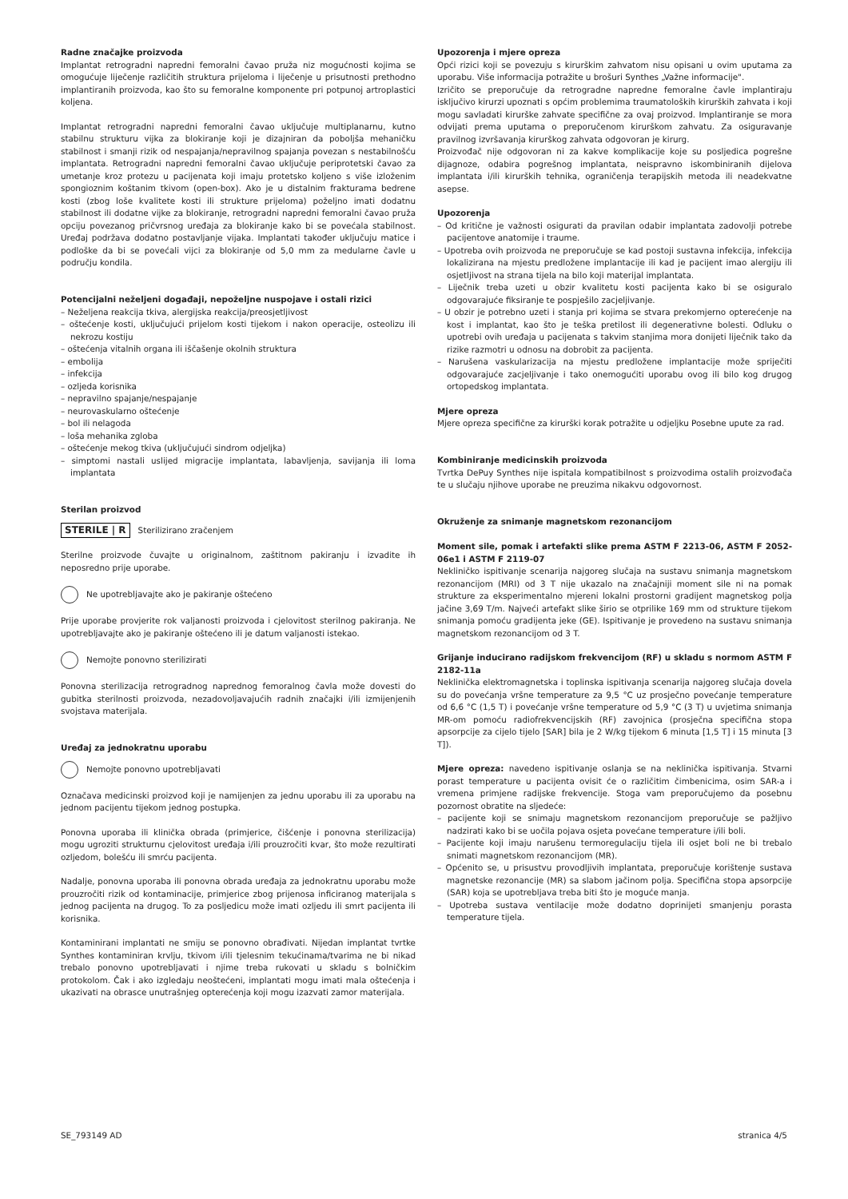Radne značajke proizvoda
Implantat retrogradni napredni femoralni čavao pruža niz mogućnosti kojima se omogućuje liječenje različitih struktura prijeloma i liječenje u prisutnosti prethodno implantiranih proizvoda, kao što su femoralne komponente pri potpunoj artroplastici koljena.
Implantat retrogradni napredni femoralni čavao uključuje multiplanarnu, kutno stabilnu strukturu vijka za blokiranje koji je dizajniran da poboljša mehaničku stabilnost i smanji rizik od nespajanja/nepravilnog spajanja povezan s nestabilnošću implantata. Retrogradni napredni femoralni čavao uključuje periprotetski čavao za umetanje kroz protezu u pacijenata koji imaju protetsko koljeno s više izloženim spongioznim koštanim tkivom (open-box). Ako je u distalnim frakturama bedrene kosti (zbog loše kvalitete kosti ili strukture prijeloma) poželjno imati dodatnu stabilnost ili dodatne vijke za blokiranje, retrogradni napredni femoralni čavao pruža opciju povezanog pričvrsnog uređaja za blokiranje kako bi se povećala stabilnost. Uređaj podržava dodatno postavljanje vijaka. Implantati također uključuju matice i podloške da bi se povećali vijci za blokiranje od 5,0 mm za medularne čavle u području kondila.
Potencijalni neželjeni događaji, nepoželjne nuspojave i ostali rizici
– Neželjena reakcija tkiva, alergijska reakcija/preosjetljivost
– oštećenje kosti, uključujući prijelom kosti tijekom i nakon operacije, osteolizu ili nekrozu kostiju
– oštećenja vitalnih organa ili iščašenje okolnih struktura
– embolija
– infekcija
– ozljeda korisnika
– nepravilno spajanje/nespajanje
– neurovaskularno oštećenje
– bol ili nelagoda
– loša mehanika zgloba
– oštećenje mekog tkiva (uključujući sindrom odjeljka)
– simptomi nastali uslijed migracije implantata, labavljenja, savijanja ili loma implantata
Sterilan proizvod
STERILE | R Sterilizirano zračenjem
Sterilne proizvode čuvajte u originalnom, zaštitnom pakiranju i izvadite ih neposredno prije uporabe.
Ne upotrebljavajte ako je pakiranje oštećeno
Prije uporabe provjerite rok valjanosti proizvoda i cjelovitost sterilnog pakiranja. Ne upotrebljavajte ako je pakiranje oštećeno ili je datum valjanosti istekao.
Nemojte ponovno sterilizirati
Ponovna sterilizacija retrogradnog naprednog femoralnog čavla može dovesti do gubitka sterilnosti proizvoda, nezadovoljavajućih radnih značajki i/ili izmijenjenih svojstava materijala.
Uređaj za jednokratnu uporabu
Nemojte ponovno upotrebljavati
Označava medicinski proizvod koji je namijenjen za jednu uporabu ili za uporabu na jednom pacijentu tijekom jednog postupka.
Ponovna uporaba ili klinička obrada (primjerice, čišćenje i ponovna sterilizacija) mogu ugroziti strukturnu cjelovitost uređaja i/ili prouzročiti kvar, što može rezultirati ozljedom, bolešću ili smrću pacijenta.
Nadalje, ponovna uporaba ili ponovna obrada uređaja za jednokratnu uporabu može prouzročiti rizik od kontaminacije, primjerice zbog prijenosa inficiranog materijala s jednog pacijenta na drugog. To za posljedicu može imati ozljedu ili smrt pacijenta ili korisnika.
Kontaminirani implantati ne smiju se ponovno obrađivati. Nijedan implantat tvrtke Synthes kontaminiran krvlju, tkivom i/ili tjelesnim tekućinama/tvarima ne bi nikad trebalo ponovno upotrebljavati i njime treba rukovati u skladu s bolničkim protokolom. Čak i ako izgledaju neoštećeni, implantati mogu imati mala oštećenja i ukazivati na obrasce unutrašnjeg opterećenja koji mogu izazvati zamor materijala.
Upozorenja i mjere opreza
Opći rizici koji se povezuju s kirurškim zahvatom nisu opisani u ovim uputama za uporabu. Više informacija potražite u brošuri Synthes „Važne informacije".
Izričito se preporučuje da retrogradne napredne femoralne čavle implantiraju isključivo kirurzi upoznati s općim problemima traumatoloških kirurških zahvata i koji mogu savladati kirurške zahvate specifične za ovaj proizvod. Implantiranje se mora odvijati prema uputama o preporučenom kirurškom zahvatu. Za osiguravanje pravilnog izvršavanja kirurškog zahvata odgovoran je kirurg.
Proizvođač nije odgovoran ni za kakve komplikacije koje su posljedica pogrešne dijagnoze, odabira pogrešnog implantata, neispravno iskombiniranih dijelova implantata i/ili kirurških tehnika, ograničenja terapijskih metoda ili neadekvatne asepse.
Upozorenja
– Od kritične je važnosti osigurati da pravilan odabir implantata zadovolji potrebe pacijentove anatomije i traume.
– Upotreba ovih proizvoda ne preporučuje se kad postoji sustavna infekcija, infekcija lokalizirana na mjestu predložene implantacije ili kad je pacijent imao alergiju ili osjetljivost na strana tijela na bilo koji materijal implantata.
– Liječnik treba uzeti u obzir kvalitetu kosti pacijenta kako bi se osiguralo odgovarajuće fiksiranje te pospješilo zacjeljivanje.
– U obzir je potrebno uzeti i stanja pri kojima se stvara prekomjerno opterećenje na kost i implantat, kao što je teška pretilost ili degenerativne bolesti. Odluku o upotrebi ovih uređaja u pacijenata s takvim stanjima mora donijeti liječnik tako da rizike razmotri u odnosu na dobrobit za pacijenta.
– Narušena vaskularizacija na mjestu predložene implantacije može spriječiti odgovarajuće zacjeljivanje i tako onemogućiti uporabu ovog ili bilo kog drugog ortopedskog implantata.
Mjere opreza
Mjere opreza specifične za kirurški korak potražite u odjeljku Posebne upute za rad.
Kombiniranje medicinskih proizvoda
Tvrtka DePuy Synthes nije ispitala kompatibilnost s proizvodima ostalih proizvođača te u slučaju njihove uporabe ne preuzima nikakvu odgovornost.
Okruženje za snimanje magnetskom rezonancijom
Moment sile, pomak i artefakti slike prema ASTM F 2213-06, ASTM F 2052-06e1 i ASTM F 2119-07
Nekliničko ispitivanje scenarija najgoreg slučaja na sustavu snimanja magnetskom rezonancijom (MRI) od 3 T nije ukazalo na značajniji moment sile ni na pomak strukture za eksperimentalno mjereni lokalni prostorni gradijent magnetskog polja jačine 3,69 T/m. Najveći artefakt slike širio se otprilike 169 mm od strukture tijekom snimanja pomoću gradijenta jeke (GE). Ispitivanje je provedeno na sustavu snimanja magnetskom rezonancijom od 3 T.
Grijanje inducirano radijskom frekvencijom (RF) u skladu s normom ASTM F 2182-11a
Neklinička elektromagnetska i toplinska ispitivanja scenarija najgoreg slučaja dovela su do povećanja vršne temperature za 9,5 °C uz prosječno povećanje temperature od 6,6 °C (1,5 T) i povećanje vršne temperature od 5,9 °C (3 T) u uvjetima snimanja MR-om pomoću radiofrekvencijskih (RF) zavojnica (prosječna specifična stopa apsorpcije za cijelo tijelo [SAR] bila je 2 W/kg tijekom 6 minuta [1,5 T] i 15 minuta [3 T]).
Mjere opreza: navedeno ispitivanje oslanja se na neklinička ispitivanja. Stvarni porast temperature u pacijenta ovisit će o različitim čimbenicima, osim SAR-a i vremena primjene radijske frekvencije. Stoga vam preporučujemo da posebnu pozornost obratite na sljedeće:
– pacijente koji se snimaju magnetskom rezonancijom preporučuje se pažljivo nadzirati kako bi se uočila pojava osjeta povećane temperature i/ili boli.
– Pacijente koji imaju narušenu termoregulaciju tijela ili osjet boli ne bi trebalo snimati magnetskom rezonancijom (MR).
– Općenito se, u prisustvu provodljivih implantata, preporučuje korištenje sustava magnetske rezonancije (MR) sa slabom jačinom polja. Specifična stopa apsorpcije (SAR) koja se upotrebljava treba biti što je moguće manja.
– Upotreba sustava ventilacije može dodatno doprinijeti smanjenju porasta temperature tijela.
SE_793149 AD stranica 4/5